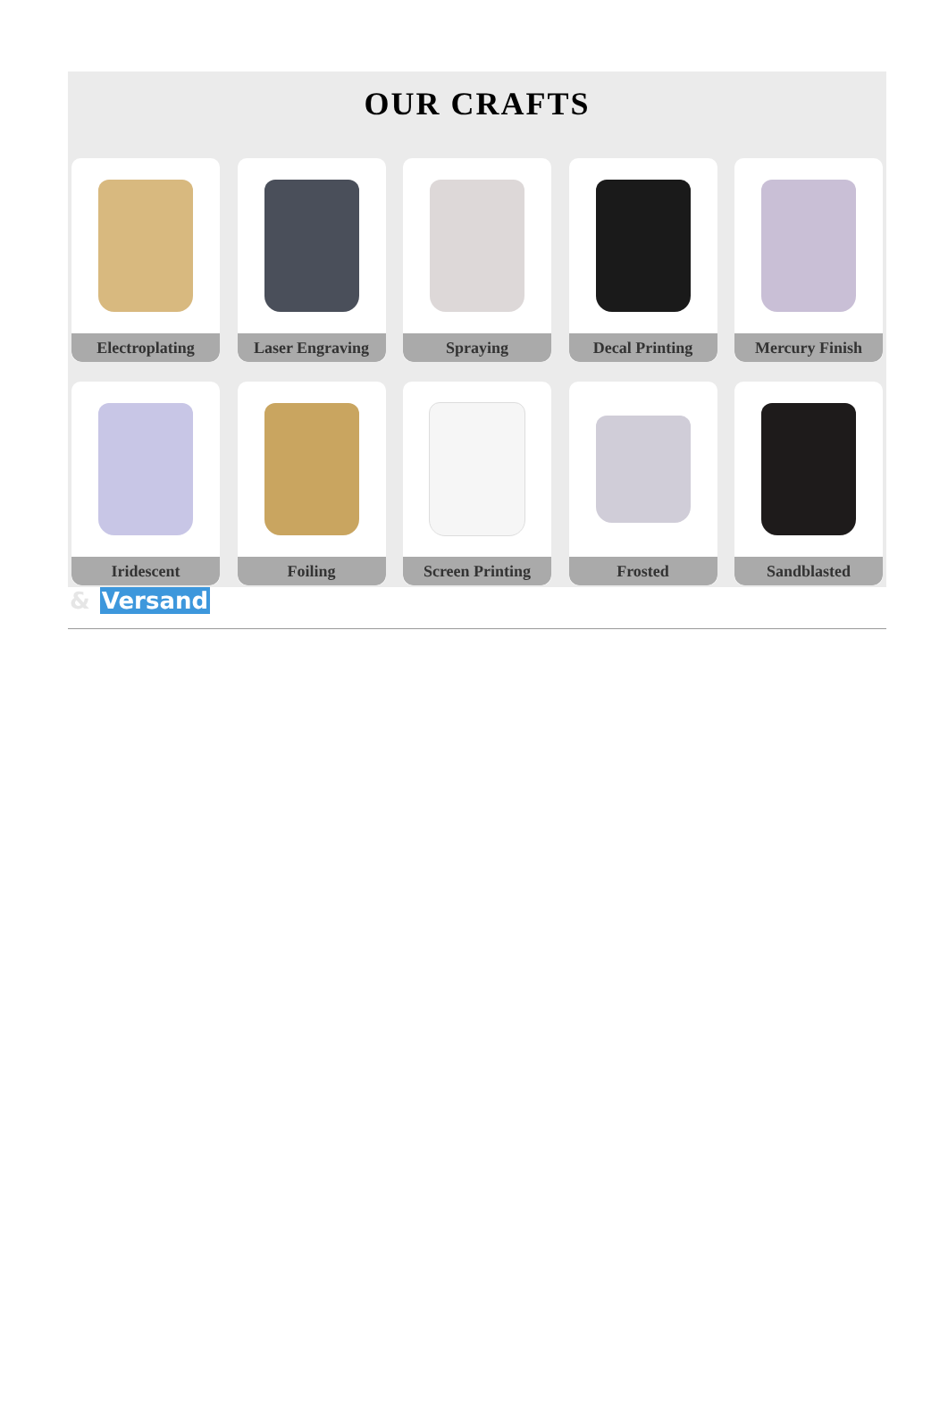OUR CRAFTS
Electroplating Laser Engraving Spraying Decal Printing Mercury Finish
Iridescent Foiling Screen Printing Frosted Sandblasted
& Versand